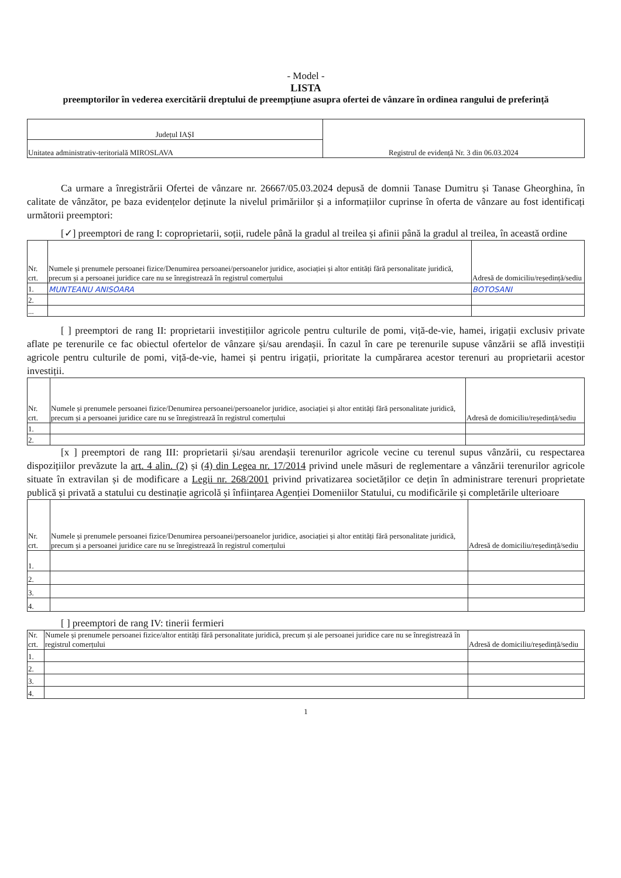- Model -
LISTA
preemptorilor în vederea exercitării dreptului de preempțiune asupra ofertei de vânzare în ordinea rangului de preferință
| Județul IAȘI | Registrul de evidență Nr. 3 din 06.03.2024 |
| Unitatea administrativ-teritorială MIROSLAVA | |
Ca urmare a înregistrării Ofertei de vânzare nr. 26667/05.03.2024 depusă de domnii Tanase Dumitru și Tanase Gheorghina, în calitate de vânzător, pe baza evidențelor deținute la nivelul primăriilor și a informațiilor cuprinse în oferta de vânzare au fost identificați următorii preemptori:
[✓] preemptori de rang I: coproprietarii, soții, rudele până la gradul al treilea și afinii până la gradul al treilea, în această ordine
| Nr. crt. | Numele și prenumele persoanei fizice/Denumirea persoanei/persoanelor juridice, asociației și altor entități fără personalitate juridică, precum și a persoanei juridice care nu se înregistrează în registrul comerțului | Adresă de domiciliu/reședință/sediu |
| --- | --- | --- |
| 1. | MUNTEANU ANISOARA | BOTOSANI |
| 2. | | |
| ... | | |
[ ] preemptori de rang II: proprietarii investițiilor agricole pentru culturile de pomi, viță-de-vie, hamei, irigații exclusiv private aflate pe terenurile ce fac obiectul ofertelor de vânzare și/sau arendașii. În cazul în care pe terenurile supuse vânzării se află investiții agricole pentru culturile de pomi, viță-de-vie, hamei și pentru irigații, prioritate la cumpărarea acestor terenuri au proprietarii acestor investiții.
| Nr. crt. | Numele și prenumele persoanei fizice/Denumirea persoanei/persoanelor juridice, asociației și altor entități fără personalitate juridică, precum și a persoanei juridice care nu se înregistrează în registrul comerțului | Adresă de domiciliu/reședință/sediu |
| --- | --- | --- |
| 1. | | |
| 2. | | |
[x ] preemptori de rang III: proprietarii și/sau arendașii terenurilor agricole vecine cu terenul supus vânzării, cu respectarea dispozițiilor prevăzute la art. 4 alin. (2) și (4) din Legea nr. 17/2014 privind unele măsuri de reglementare a vânzării terenurilor agricole situate în extravilan și de modificare a Legii nr. 268/2001 privind privatizarea societăților ce dețin în administrare terenuri proprietate publică și privată a statului cu destinație agricolă și înființarea Agenției Domeniilor Statului, cu modificările și completările ulterioare
| Nr. crt. | Numele și prenumele persoanei fizice/Denumirea persoanei/persoanelor juridice, asociației și altor entități fără personalitate juridică, precum și a persoanei juridice care nu se înregistrează în registrul comerțului | Adresă de domiciliu/reședință/sediu |
| --- | --- | --- |
| 1. | | |
| 2. | | |
| 3. | | |
| 4. | | |
[ ] preemptori de rang IV: tinerii fermieri
| Nr. crt. | Numele și prenumele persoanei fizice/altor entități fără personalitate juridică, precum și ale persoanei juridice care nu se înregistrează în registrul comerțului | Adresă de domiciliu/reședință/sediu |
| --- | --- | --- |
| 1. | | |
| 2. | | |
| 3. | | |
| 4. | | |
1